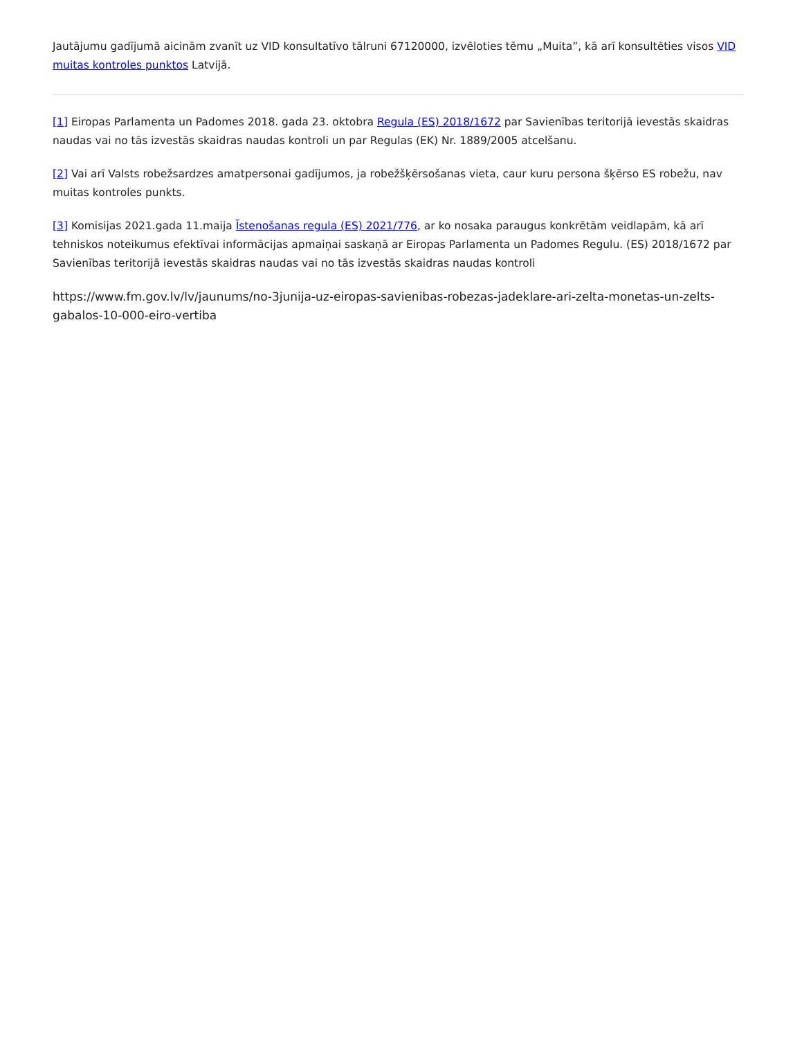Jautājumu gadījumā aicinām zvanīt uz VID konsultatīvo tālruni 67120000, izvēloties tēmu „Muita”, kā arī konsultēties visos VID muitas kontroles punktos Latvijā.
[1] Eiropas Parlamenta un Padomes 2018. gada 23. oktobra Regula (ES) 2018/1672 par Savienības teritorijā ievestās skaidras naudas vai no tās izvestās skaidras naudas kontroli un par Regulas (EK) Nr. 1889/2005 atcelšanu.
[2] Vai arī Valsts robežsardzes amatpersonai gadījumos, ja robežšķērsošanas vieta, caur kuru persona šķērso ES robežu, nav muitas kontroles punkts.
[3] Komisijas 2021.gada 11.maija Īstenošanas regula (ES) 2021/776, ar ko nosaka paraugus konkrētām veidlapām, kā arī tehniskos noteikumus efektīvai informācijas apmaiņai saskaņā ar Eiropas Parlamenta un Padomes Regulu. (ES) 2018/1672 par Savienības teritorijā ievestās skaidras naudas vai no tās izvestās skaidras naudas kontroli
https://www.fm.gov.lv/lv/jaunums/no-3junija-uz-eiropas-savienibas-robezas-jadeklare-ari-zelta-monetas-un-zelts-gabalos-10-000-eiro-vertiba